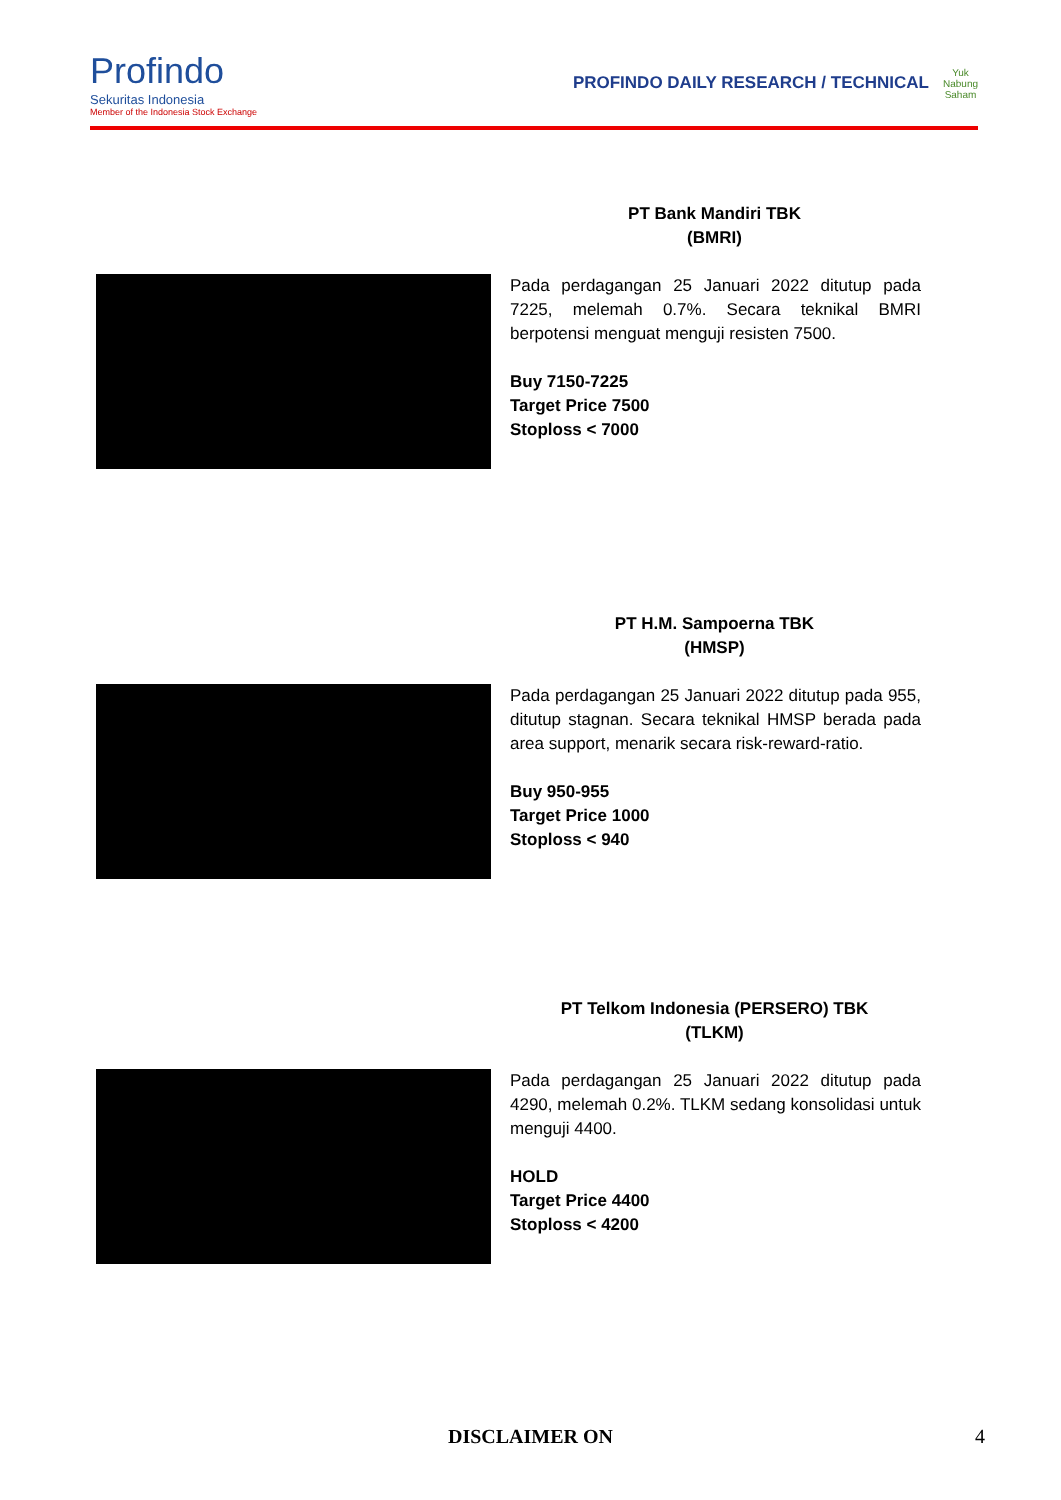Profindo
Sekuritas Indonesia
Member of the Indonesia Stock Exchange
PROFINDO DAILY RESEARCH / TECHNICAL Yuk
Nabung
Saham
PT Bank Mandiri TBK
(BMRI)
Pada perdagangan 25 Januari 2022 ditutup pada 7225, melemah 0.7%. Secara teknikal BMRI berpotensi menguat menguji resisten 7500.
Buy 7150-7225
Target Price 7500
Stoploss < 7000
PT H.M. Sampoerna TBK
(HMSP)
Pada perdagangan 25 Januari 2022 ditutup pada 955, ditutup stagnan. Secara teknikal HMSP berada pada area support, menarik secara risk-reward-ratio.
Buy 950-955
Target Price 1000
Stoploss < 940
PT Telkom Indonesia (PERSERO) TBK
(TLKM)
Pada perdagangan 25 Januari 2022 ditutup pada 4290, melemah 0.2%. TLKM sedang konsolidasi untuk menguji 4400.
HOLD
Target Price 4400
Stoploss < 4200
DISCLAIMER ON 4